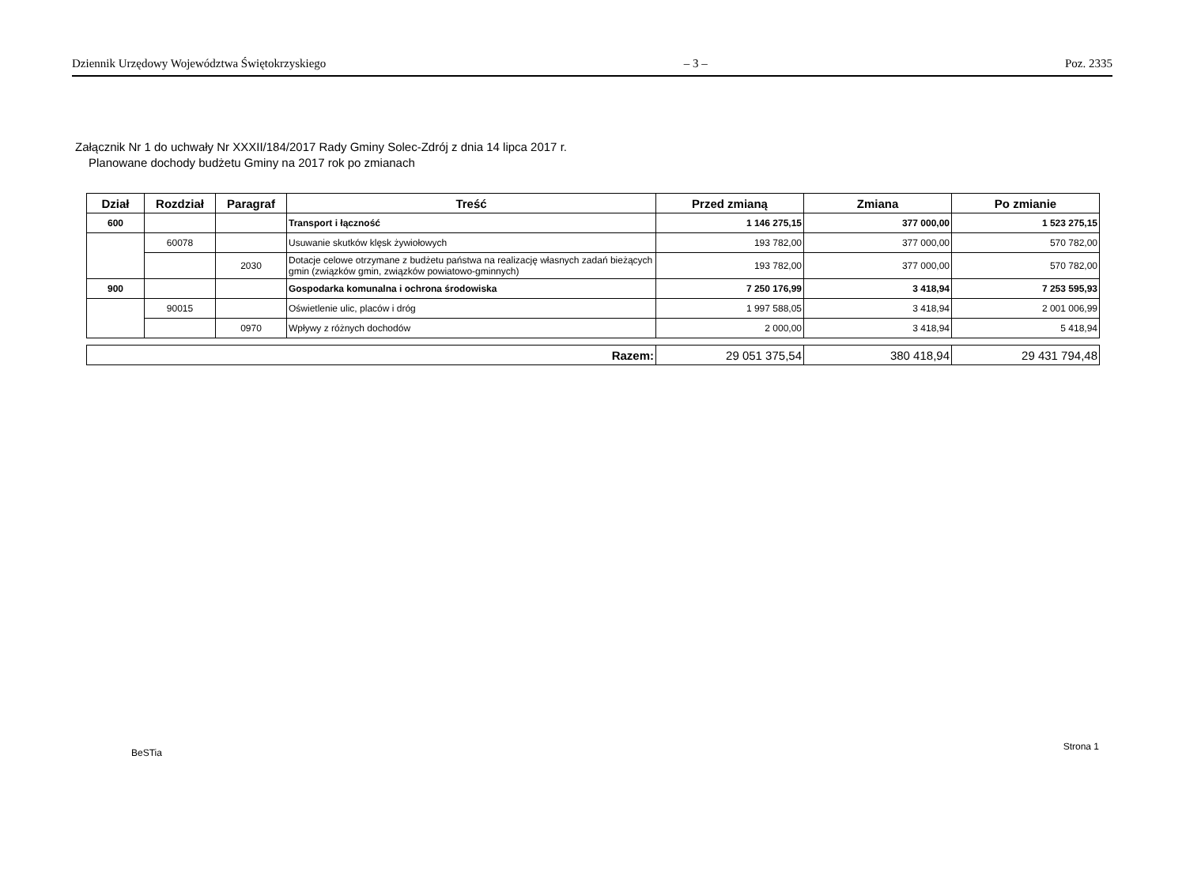Dziennik Urzędowy Województwa Świętokrzyskiego – 3 – Poz. 2335
Załącznik Nr 1 do uchwały Nr XXXII/184/2017 Rady Gminy Solec-Zdrój z dnia 14 lipca 2017 r.
Planowane dochody budżetu Gminy na 2017 rok po zmianach
| Dział | Rozdział | Paragraf | Treść | Przed zmianą | Zmiana | Po zmianie |
| --- | --- | --- | --- | --- | --- | --- |
| 600 | | | Transport i łączność | 1 146 275,15 | 377 000,00 | 1 523 275,15 |
| | 60078 | | Usuwanie skutków klęsk żywiołowych | 193 782,00 | 377 000,00 | 570 782,00 |
| | | 2030 | Dotacje celowe otrzymane z budżetu państwa na realizację własnych zadań bieżących gmin (związków gmin, związków powiatowo-gminnych) | 193 782,00 | 377 000,00 | 570 782,00 |
| 900 | | | Gospodarka komunalna i ochrona środowiska | 7 250 176,99 | 3 418,94 | 7 253 595,93 |
| | 90015 | | Oświetlenie ulic, placów i dróg | 1 997 588,05 | 3 418,94 | 2 001 006,99 |
| | | 0970 | Wpływy z różnych dochodów | 2 000,00 | 3 418,94 | 5 418,94 |
| Razem: | 29 051 375,54 | 380 418,94 | 29 431 794,48 |
BeSTia Strona 1